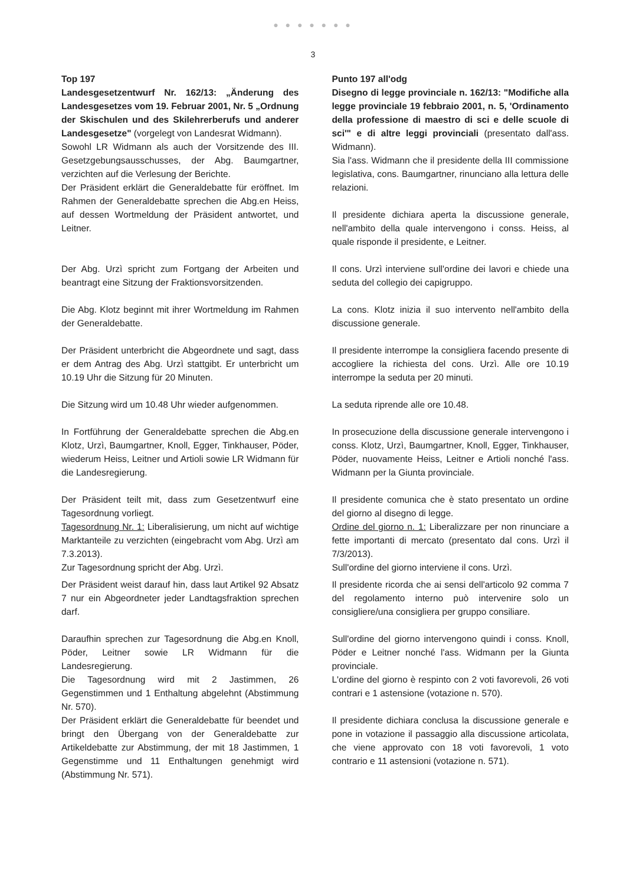● ● ● ● ● ● ●
3
| Top 197 Landesgesetzentwurf Nr. 162/13: „Änderung des Landesgesetzes vom 19. Februar 2001, Nr. 5 „Ordnung der Skischulen und des Skilehrerberufs und anderer Landesgesetze" (vorgelegt von Landesrat Widmann). Sowohl LR Widmann als auch der Vorsitzende des III. Gesetzgebungsausschusses, der Abg. Baumgartner, verzichten auf die Verlesung der Berichte. Der Präsident erklärt die Generaldebatte für eröffnet. Im Rahmen der Generaldebatte sprechen die Abg.en Heiss, auf dessen Wortmeldung der Präsident antwortet, und Leitner. | Punto 197 all'odg Disegno di legge provinciale n. 162/13: "Modifiche alla legge provinciale 19 febbraio 2001, n. 5, 'Ordinamento della professione di maestro di sci e delle scuole di sci'" e di altre leggi provinciali (presentato dall'ass. Widmann). Sia l'ass. Widmann che il presidente della III commissione legislativa, cons. Baumgartner, rinunciano alla lettura delle relazioni. Il presidente dichiara aperta la discussione generale, nell'ambito della quale intervengono i conss. Heiss, al quale risponde il presidente, e Leitner. |
| Der Abg. Urzì spricht zum Fortgang der Arbeiten und beantragt eine Sitzung der Fraktionsvorsitzenden. | Il cons. Urzì interviene sull'ordine dei lavori e chiede una seduta del collegio dei capigruppo. |
| Die Abg. Klotz beginnt mit ihrer Wortmeldung im Rahmen der Generaldebatte. | La cons. Klotz inizia il suo intervento nell'ambito della discussione generale. |
| Der Präsident unterbricht die Abgeordnete und sagt, dass er dem Antrag des Abg. Urzì stattgibt. Er unterbricht um 10.19 Uhr die Sitzung für 20 Minuten. | Il presidente interrompe la consigliera facendo presente di accogliere la richiesta del cons. Urzì. Alle ore 10.19 interrompe la seduta per 20 minuti. |
| Die Sitzung wird um 10.48 Uhr wieder aufgenommen. | La seduta riprende alle ore 10.48. |
| In Fortführung der Generaldebatte sprechen die Abg.en Klotz, Urzì, Baumgartner, Knoll, Egger, Tinkhauser, Pöder, wiederum Heiss, Leitner und Artioli sowie LR Widmann für die Landesregierung. | In prosecuzione della discussione generale intervengono i conss. Klotz, Urzì, Baumgartner, Knoll, Egger, Tinkhauser, Pöder, nuovamente Heiss, Leitner e Artioli nonché l'ass. Widmann per la Giunta provinciale. |
| Der Präsident teilt mit, dass zum Gesetzentwurf eine Tagesordnung vorliegt. Tagesordnung Nr. 1: Liberalisierung, um nicht auf wichtige Marktanteile zu verzichten (eingebracht vom Abg. Urzì am 7.3.2013). Zur Tagesordnung spricht der Abg. Urzì. | Il presidente comunica che è stato presentato un ordine del giorno al disegno di legge. Ordine del giorno n. 1: Liberalizzare per non rinunciare a fette importanti di mercato (presentato dal cons. Urzì il 7/3/2013). Sull'ordine del giorno interviene il cons. Urzì. |
| Der Präsident weist darauf hin, dass laut Artikel 92 Absatz 7 nur ein Abgeordneter jeder Landtagsfraktion sprechen darf. | Il presidente ricorda che ai sensi dell'articolo 92 comma 7 del regolamento interno può intervenire solo un consigliere/una consigliera per gruppo consiliare. |
| Daraufhin sprechen zur Tagesordnung die Abg.en Knoll, Pöder, Leitner sowie LR Widmann für die Landesregierung. Die Tagesordnung wird mit 2 Jastimmen, 26 Gegenstimmen und 1 Enthaltung abgelehnt (Abstimmung Nr. 570). Der Präsident erklärt die Generaldebatte für beendet und bringt den Übergang von der Generaldebatte zur Artikeldebatte zur Abstimmung, der mit 18 Jastimmen, 1 Gegenstimme und 11 Enthaltungen genehmigt wird (Abstimmung Nr. 571). | Sull'ordine del giorno intervengono quindi i conss. Knoll, Pöder e Leitner nonché l'ass. Widmann per la Giunta provinciale. L'ordine del giorno è respinto con 2 voti favorevoli, 26 voti contrari e 1 astensione (votazione n. 570). Il presidente dichiara conclusa la discussione generale e pone in votazione il passaggio alla discussione articolata, che viene approvato con 18 voti favorevoli, 1 voto contrario e 11 astensioni (votazione n. 571). |